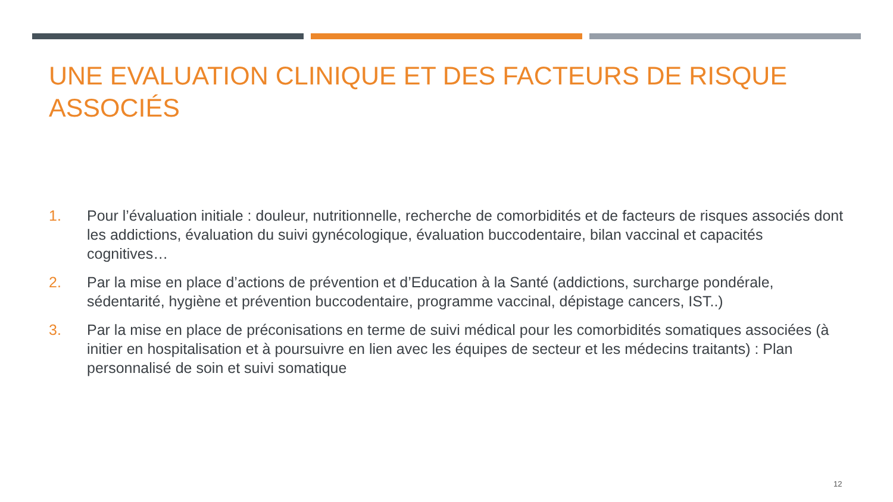UNE EVALUATION CLINIQUE ET DES FACTEURS DE RISQUE ASSOCIÉS
1. Pour l’évaluation initiale : douleur, nutritionnelle, recherche de comorbidités et de facteurs de risques associés dont les addictions, évaluation du suivi gynécologique, évaluation buccodentaire, bilan vaccinal et capacités cognitives…
2. Par la mise en place d’actions de prévention et d’Education à la Santé (addictions, surcharge pondérale, sédentarité, hygiène et prévention buccodentaire, programme vaccinal, dépistage cancers, IST..)
3. Par la mise en place de préconisations en terme de suivi médical pour les comorbidités somatiques associées (à initier en hospitalisation et à poursuivre en lien avec les équipes de secteur et les médecins traitants) : Plan personnalisé de soin et suivi somatique
12